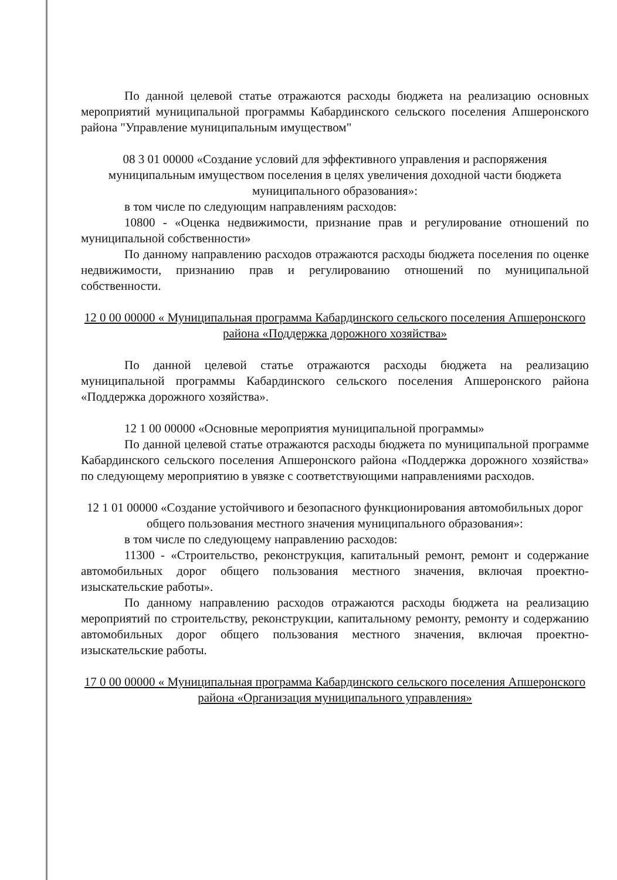По данной целевой статье отражаются расходы бюджета на реализацию основных мероприятий муниципальной программы Кабардинского сельского поселения Апшеронского района "Управление муниципальным имуществом"
08 3 01 00000 «Создание условий для эффективного управления и распоряжения муниципальным имуществом поселения в целях увеличения доходной части бюджета муниципального образования»:
в том числе по следующим направлениям расходов:
10800 - «Оценка недвижимости, признание прав и регулирование отношений по муниципальной собственности»
По данному направлению расходов отражаются расходы бюджета поселения по оценке недвижимости, признанию прав и регулированию отношений по муниципальной собственности.
12 0 00 00000 « Муниципальная программа Кабардинского сельского поселения Апшеронского района «Поддержка дорожного хозяйства»
По данной целевой статье отражаются расходы бюджета на реализацию муниципальной программы Кабардинского сельского поселения Апшеронского района «Поддержка дорожного хозяйства».
12 1 00 00000 «Основные мероприятия муниципальной программы»
По данной целевой статье отражаются расходы бюджета по муниципальной программе Кабардинского сельского поселения Апшеронского района «Поддержка дорожного хозяйства» по следующему мероприятию в увязке с соответствующими направлениями расходов.
12 1 01 00000 «Создание устойчивого и безопасного функционирования автомобильных дорог общего пользования местного значения муниципального образования»:
в том числе по следующему направлению расходов:
11300 - «Строительство, реконструкция, капитальный ремонт, ремонт и содержание автомобильных дорог общего пользования местного значения, включая проектно-изыскательские работы».
По данному направлению расходов отражаются расходы бюджета на реализацию мероприятий по строительству, реконструкции, капитальному ремонту, ремонту и содержанию автомобильных дорог общего пользования местного значения, включая проектно-изыскательские работы.
17 0 00 00000 « Муниципальная программа Кабардинского сельского поселения Апшеронского района «Организация муниципального управления»